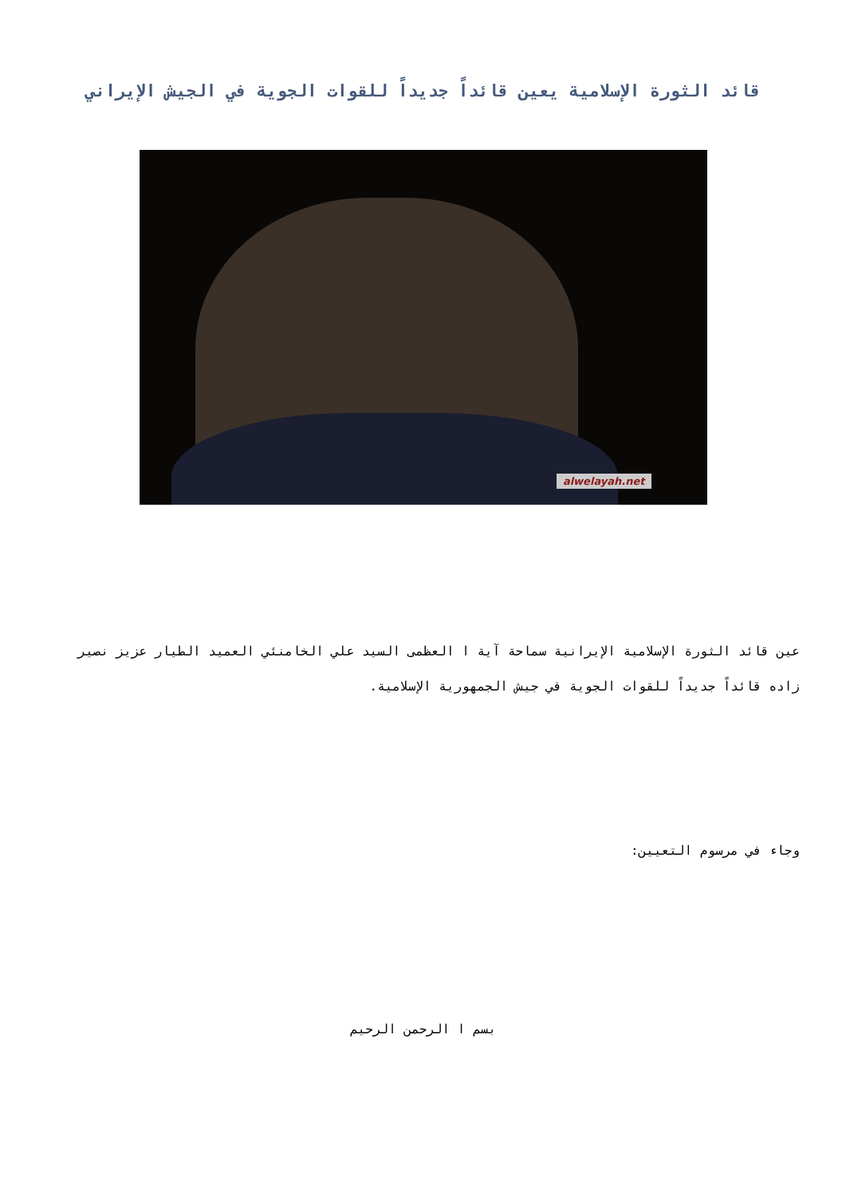قائد الثورة الإسلامية يعين قائداً جديداً للقوات الجوية في الجيش الإيراني
alwelayah.net
عين قائد الثورة الإسلامية الإيرانية سماحة آية ا العظمى السيد علي الخامنئي العميد الطيار عزيز نصير زاده قائداً جديداً للقوات الجوية في جيش الجمهورية الإسلامية.
وجاء في مرسوم التعيين:
بسم ا الرحمن الرحيم